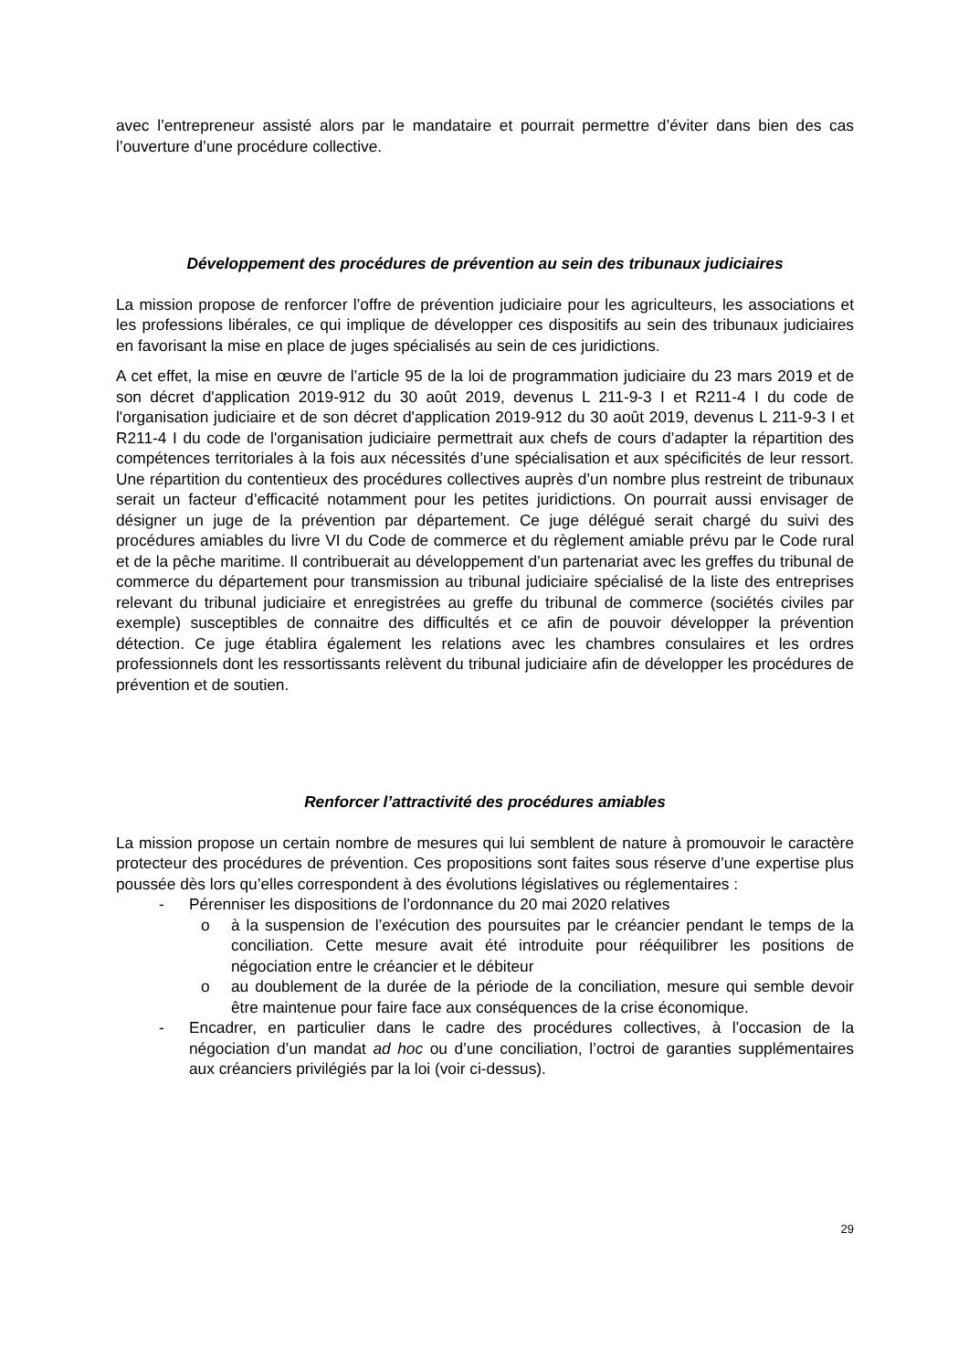avec l’entrepreneur assisté alors par le mandataire et pourrait permettre d’éviter dans bien des cas l’ouverture d’une procédure collective.
Développement des procédures de prévention au sein des tribunaux judiciaires
La mission propose de renforcer l’offre de prévention judiciaire pour les agriculteurs, les associations et les professions libérales, ce qui implique de développer ces dispositifs au sein des tribunaux judiciaires en favorisant la mise en place de juges spécialisés au sein de ces juridictions.
A cet effet, la mise en œuvre de l’article 95 de la loi de programmation judiciaire du 23 mars 2019 et de son décret d'application 2019-912 du 30 août 2019, devenus L 211-9-3 I et R211-4 I du code de l'organisation judiciaire et de son décret d'application 2019-912 du 30 août 2019, devenus L 211-9-3 I et R211-4 I du code de l'organisation judiciaire permettrait aux chefs de cours d’adapter la répartition des compétences territoriales à la fois aux nécessités d’une spécialisation et aux spécificités de leur ressort. Une répartition du contentieux des procédures collectives auprès d’un nombre plus restreint de tribunaux serait un facteur d’efficacité notamment pour les petites juridictions. On pourrait aussi envisager de désigner un juge de la prévention par département. Ce juge délégué serait chargé du suivi des procédures amiables du livre VI du Code de commerce et du règlement amiable prévu par le Code rural et de la pêche maritime. Il contribuerait au développement d’un partenariat avec les greffes du tribunal de commerce du département pour transmission au tribunal judiciaire spécialisé de la liste des entreprises relevant du tribunal judiciaire et enregistrées au greffe du tribunal de commerce (sociétés civiles par exemple) susceptibles de connaitre des difficultés et ce afin de pouvoir développer la prévention détection. Ce juge établira également les relations avec les chambres consulaires et les ordres professionnels dont les ressortissants relèvent du tribunal judiciaire afin de développer les procédures de prévention et de soutien.
Renforcer l’attractivité des procédures amiables
La mission propose un certain nombre de mesures qui lui semblent de nature à promouvoir le caractère protecteur des procédures de prévention. Ces propositions sont faites sous réserve d’une expertise plus poussée dès lors qu’elles correspondent à des évolutions législatives ou réglementaires :
- Pérenniser les dispositions de l’ordonnance du 20 mai 2020 relatives
o à la suspension de l’exécution des poursuites par le créancier pendant le temps de la conciliation. Cette mesure avait été introduite pour rééquilibrer les positions de négociation entre le créancier et le débiteur
o au doublement de la durée de la période de la conciliation, mesure qui semble devoir être maintenue pour faire face aux conséquences de la crise économique.
- Encadrer, en particulier dans le cadre des procédures collectives, à l’occasion de la négociation d’un mandat ad hoc ou d’une conciliation, l’octroi de garanties supplémentaires aux créanciers privilégiés par la loi (voir ci-dessus).
29